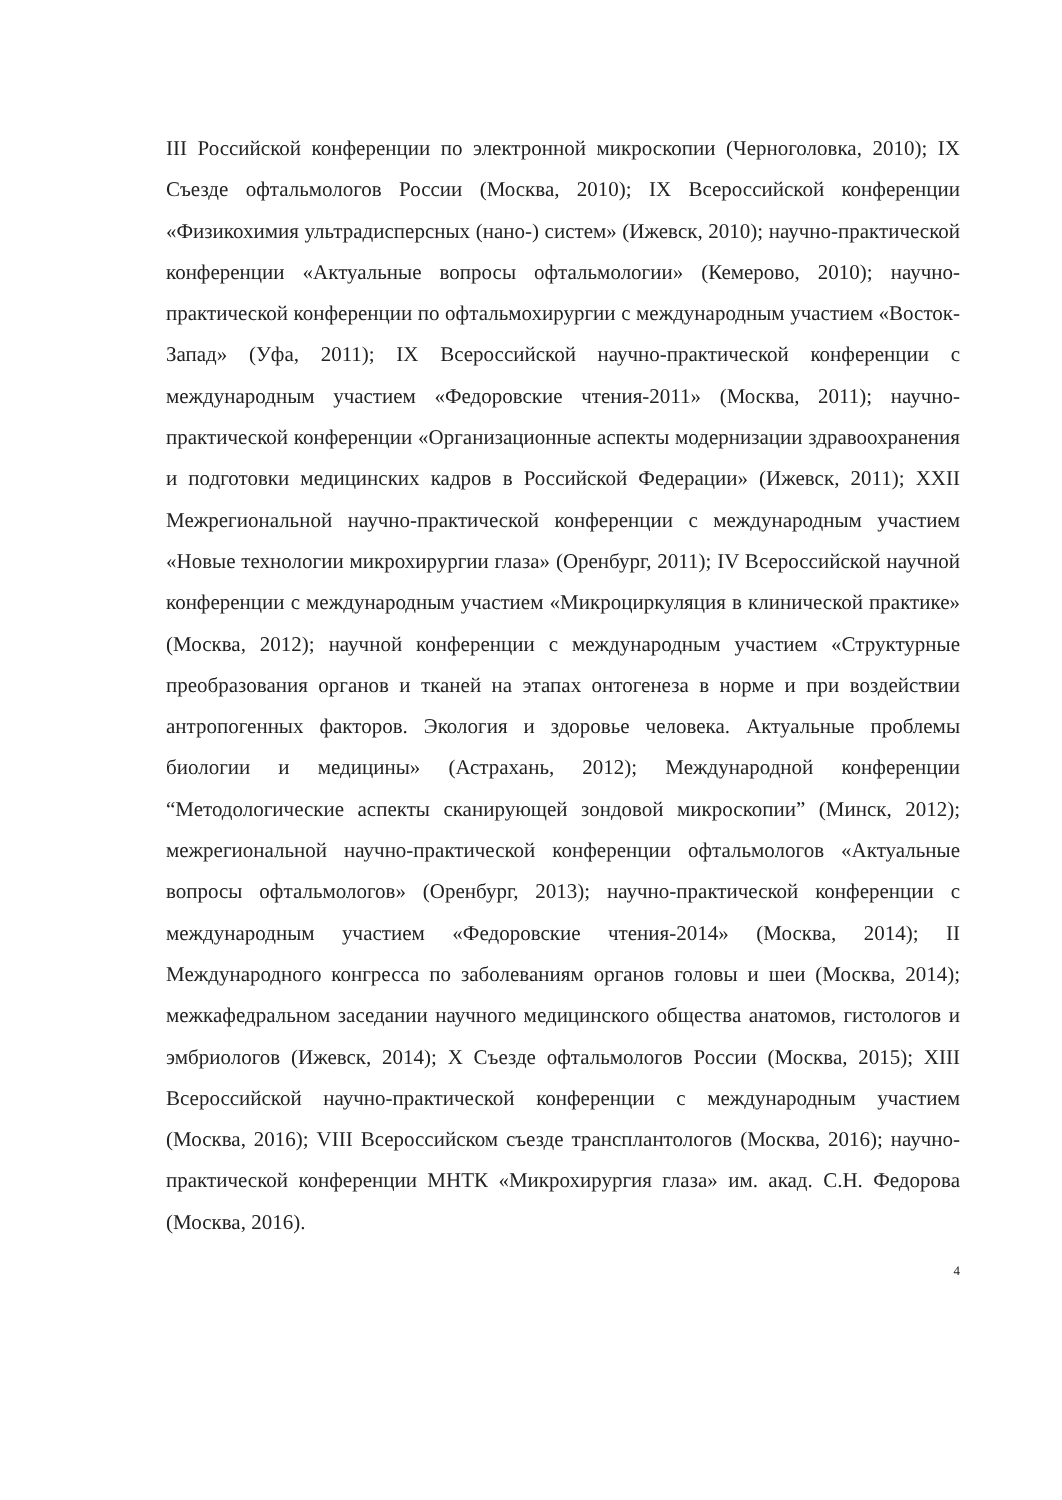III Российской конференции по электронной микроскопии (Черноголовка, 2010); IX Съезде офтальмологов России (Москва, 2010); IX Всероссийской конференции «Физикохимия ультрадисперсных (нано-) систем» (Ижевск, 2010); научно-практической конференции «Актуальные вопросы офтальмологии» (Кемерово, 2010); научно-практической конференции по офтальмохирургии с международным участием «Восток-Запад» (Уфа, 2011); IX Всероссийской научно-практической конференции с международным участием «Федоровские чтения-2011» (Москва, 2011); научно-практической конференции «Организационные аспекты модернизации здравоохранения и подготовки медицинских кадров в Российской Федерации» (Ижевск, 2011); XXII Межрегиональной научно-практической конференции с международным участием «Новые технологии микрохирургии глаза» (Оренбург, 2011); IV Всероссийской научной конференции с международным участием «Микроциркуляция в клинической практике» (Москва, 2012); научной конференции с международным участием «Структурные преобразования органов и тканей на этапах онтогенеза в норме и при воздействии антропогенных факторов. Экология и здоровье человека. Актуальные проблемы биологии и медицины» (Астрахань, 2012); Международной конференции “Методологические аспекты сканирующей зондовой микроскопии” (Минск, 2012); межрегиональной научно-практической конференции офтальмологов «Актуальные вопросы офтальмологов» (Оренбург, 2013); научно-практической конференции с международным участием «Федоровские чтения-2014» (Москва, 2014); II Международного конгресса по заболеваниям органов головы и шеи (Москва, 2014); межкафедральном заседании научного медицинского общества анатомов, гистологов и эмбриологов (Ижевск, 2014); X Съезде офтальмологов России (Москва, 2015); XIII Всероссийской научно-практической конференции с международным участием (Москва, 2016); VIII Всероссийском съезде трансплантологов (Москва, 2016); научно-практической конференции МНТК «Микрохирургия глаза» им. акад. С.Н. Федорова (Москва, 2016).
4